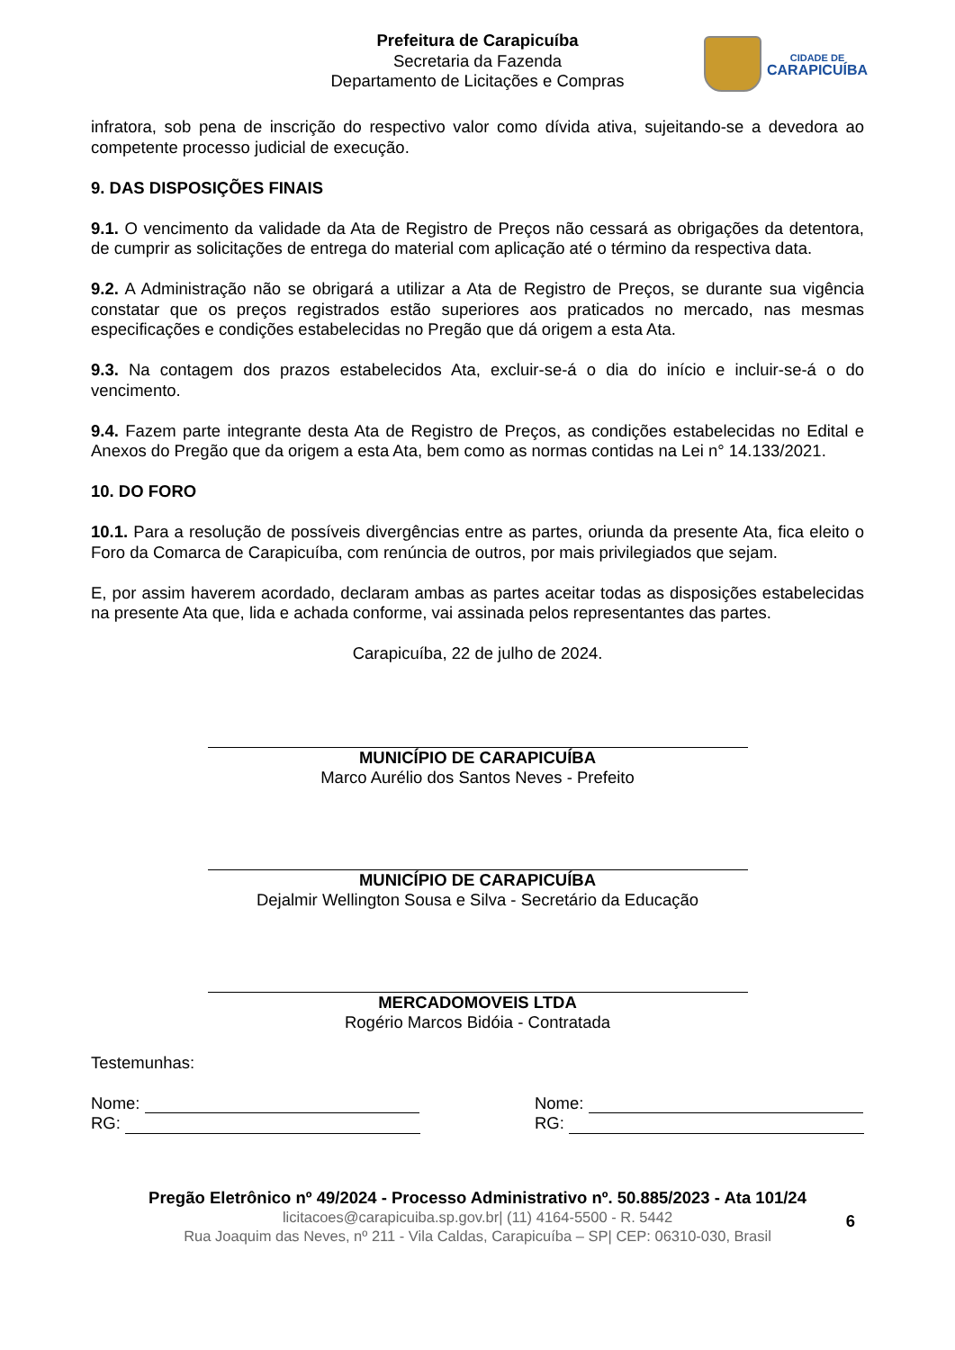Prefeitura de Carapicuíba
Secretaria da Fazenda
Departamento de Licitações e Compras
CIDADE DE
CARAPICUÍBA
infratora, sob pena de inscrição do respectivo valor como dívida ativa, sujeitando-se a devedora ao competente processo judicial de execução.
9. DAS DISPOSIÇÕES FINAIS
9.1. O vencimento da validade da Ata de Registro de Preços não cessará as obrigações da detentora, de cumprir as solicitações de entrega do material com aplicação até o término da respectiva data.
9.2. A Administração não se obrigará a utilizar a Ata de Registro de Preços, se durante sua vigência constatar que os preços registrados estão superiores aos praticados no mercado, nas mesmas especificações e condições estabelecidas no Pregão que dá origem a esta Ata.
9.3. Na contagem dos prazos estabelecidos Ata, excluir-se-á o dia do início e incluir-se-á o do vencimento.
9.4. Fazem parte integrante desta Ata de Registro de Preços, as condições estabelecidas no Edital e Anexos do Pregão que da origem a esta Ata, bem como as normas contidas na Lei n° 14.133/2021.
10. DO FORO
10.1. Para a resolução de possíveis divergências entre as partes, oriunda da presente Ata, fica eleito o Foro da Comarca de Carapicuíba, com renúncia de outros, por mais privilegiados que sejam.
E, por assim haverem acordado, declaram ambas as partes aceitar todas as disposições estabelecidas na presente Ata que, lida e achada conforme, vai assinada pelos representantes das partes.
Carapicuíba, 22 de julho de 2024.
MUNICÍPIO DE CARAPICUÍBA
Marco Aurélio dos Santos Neves - Prefeito
MUNICÍPIO DE CARAPICUÍBA
Dejalmir Wellington Sousa e Silva - Secretário da Educação
MERCADOMOVEIS LTDA
Rogério Marcos Bidóia - Contratada
Testemunhas:
Nome:
RG:
Nome:
RG:
Pregão Eletrônico nº 49/2024 - Processo Administrativo nº. 50.885/2023 - Ata 101/24
licitacoes@carapicuiba.sp.gov.br| (11) 4164-5500 - R. 5442
Rua Joaquim das Neves, nº 211 - Vila Caldas, Carapicuíba – SP| CEP: 06310-030, Brasil
6